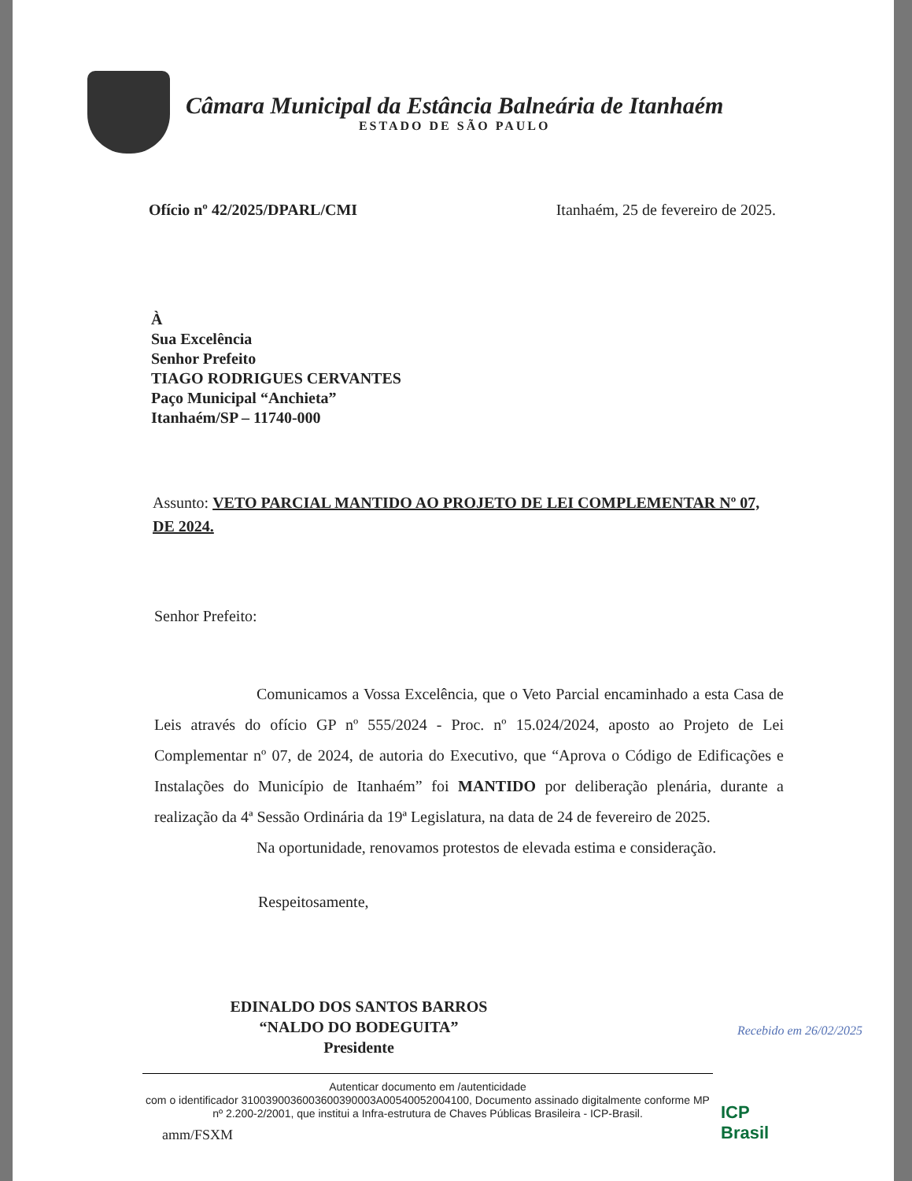Câmara Municipal da Estância Balneária de Itanhaém
ESTADO DE SÃO PAULO
Ofício nº 42/2025/DPARL/CMI Itanhaém, 25 de fevereiro de 2025.
À
Sua Excelência
Senhor Prefeito
TIAGO RODRIGUES CERVANTES
Paço Municipal “Anchieta”
Itanhaém/SP – 11740-000
Assunto: VETO PARCIAL MANTIDO AO PROJETO DE LEI COMPLEMENTAR Nº 07, DE 2024.
Senhor Prefeito:
Comunicamos a Vossa Excelência, que o Veto Parcial encaminhado a esta Casa de Leis através do ofício GP nº 555/2024 - Proc. nº 15.024/2024, aposto ao Projeto de Lei Complementar nº 07, de 2024, de autoria do Executivo, que “Aprova o Código de Edificações e Instalações do Município de Itanhaém” foi MANTIDO por deliberação plenária, durante a realização da 4ª Sessão Ordinária da 19ª Legislatura, na data de 24 de fevereiro de 2025.
Na oportunidade, renovamos protestos de elevada estima e consideração.
Respeitosamente,
EDINALDO DOS SANTOS BARROS
“NALDO DO BODEGUITA”
Presidente
Autenticar documento em /autenticidade
com o identificador 3100390036003600390003A00540052004100, Documento assinado digitalmente conforme MP nº 2.200-2/2001, que institui a Infra-estrutura de Chaves Públicas Brasileira - ICP-Brasil.
amm/FSXM
Recebido em 26/02/2025
ICP
Brasil